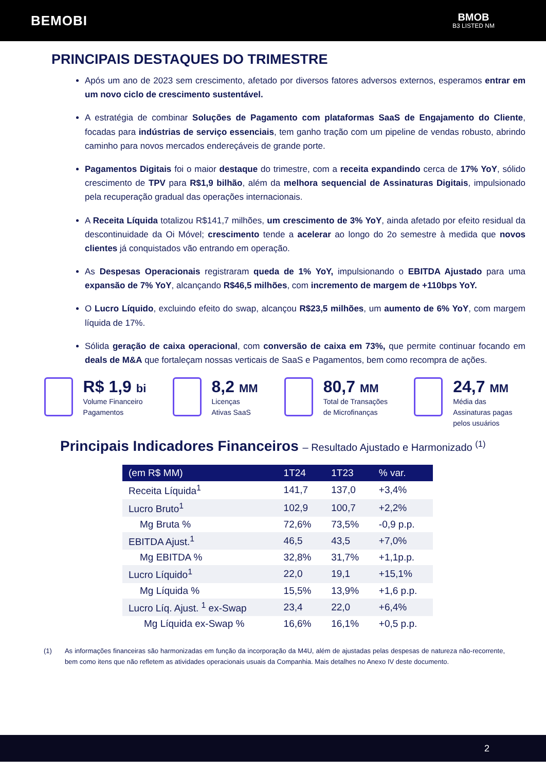BEMOBI
BMOB
B3 LISTED NM
PRINCIPAIS DESTAQUES DO TRIMESTRE
Após um ano de 2023 sem crescimento, afetado por diversos fatores adversos externos, esperamos entrar em um novo ciclo de crescimento sustentável.
A estratégia de combinar Soluções de Pagamento com plataformas SaaS de Engajamento do Cliente, focadas para indústrias de serviço essenciais, tem ganho tração com um pipeline de vendas robusto, abrindo caminho para novos mercados endereçáveis de grande porte.
Pagamentos Digitais foi o maior destaque do trimestre, com a receita expandindo cerca de 17% YoY, sólido crescimento de TPV para R$1,9 bilhão, além da melhora sequencial de Assinaturas Digitais, impulsionado pela recuperação gradual das operações internacionais.
A Receita Líquida totalizou R$141,7 milhões, um crescimento de 3% YoY, ainda afetado por efeito residual da descontinuidade da Oi Móvel; crescimento tende a acelerar ao longo do 2o semestre à medida que novos clientes já conquistados vão entrando em operação.
As Despesas Operacionais registraram queda de 1% YoY, impulsionando o EBITDA Ajustado para uma expansão de 7% YoY, alcançando R$46,5 milhões, com incremento de margem de +110bps YoY.
O Lucro Líquido, excluindo efeito do swap, alcançou R$23,5 milhões, um aumento de 6% YoY, com margem líquida de 17%.
Sólida geração de caixa operacional, com conversão de caixa em 73%, que permite continuar focando em deals de M&A que fortaleçam nossas verticais de SaaS e Pagamentos, bem como recompra de ações.
R$ 1,9 bi
Volume Financeiro
Pagamentos
8,2 MM
Licenças
Ativas SaaS
80,7 MM
Total de Transações
de Microfinanças
24,7 MM
Média das
Assinaturas pagas
pelos usuários
Principais Indicadores Financeiros – Resultado Ajustado e Harmonizado <sup>(1)</sup>
| (em R$ MM) | 1T24 | 1T23 | % var. |
| --- | --- | --- | --- |
| Receita Líquida<sup>1</sup> | 141,7 | 137,0 | +3,4% |
| Lucro Bruto<sup>1</sup> | 102,9 | 100,7 | +2,2% |
| Mg Bruta % | 72,6% | 73,5% | -0,9 p.p. |
| EBITDA Ajust.<sup>1</sup> | 46,5 | 43,5 | +7,0% |
| Mg EBITDA % | 32,8% | 31,7% | +1,1p.p. |
| Lucro Líquido<sup>1</sup> | 22,0 | 19,1 | +15,1% |
| Mg Líquida % | 15,5% | 13,9% | +1,6 p.p. |
| Lucro Líq. Ajust. <sup>1</sup> ex-Swap | 23,4 | 22,0 | +6,4% |
| Mg Líquida ex-Swap % | 16,6% | 16,1% | +0,5 p.p. |
(1) As informações financeiras são harmonizadas em função da incorporação da M4U, além de ajustadas pelas despesas de natureza não-recorrente, bem como itens que não refletem as atividades operacionais usuais da Companhia. Mais detalhes no Anexo IV deste documento.
2